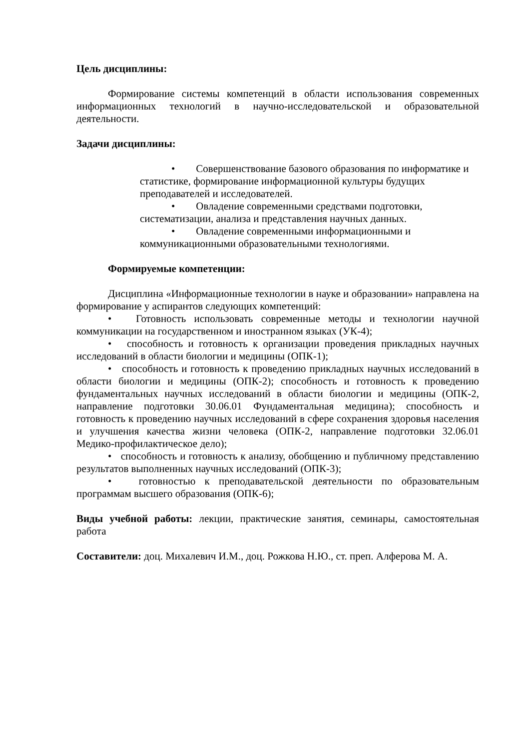Цель дисциплины:
Формирование системы компетенций в области использования современных информационных технологий в научно-исследовательской и образовательной деятельности.
Задачи дисциплины:
• Совершенствование базового образования по информатике и статистике, формирование информационной культуры будущих преподавателей и исследователей.
• Овладение современными средствами подготовки, систематизации, анализа и представления научных данных.
• Овладение современными информационными и коммуникационными образовательными технологиями.
Формируемые компетенции:
Дисциплина «Информационные технологии в науке и образовании» направлена на формирование у аспирантов следующих компетенций:
• Готовность использовать современные методы и технологии научной коммуникации на государственном и иностранном языках (УК-4);
• способность и готовность к организации проведения прикладных научных исследований в области биологии и медицины (ОПК-1);
• способность и готовность к проведению прикладных научных исследований в области биологии и медицины (ОПК-2); способность и готовность к проведению фундаментальных научных исследований в области биологии и медицины (ОПК-2, направление подготовки 30.06.01 Фундаментальная медицина); способность и готовность к проведению научных исследований в сфере сохранения здоровья населения и улучшения качества жизни человека (ОПК-2, направление подготовки 32.06.01 Медико-профилактическое дело);
• способность и готовность к анализу, обобщению и публичному представлению результатов выполненных научных исследований (ОПК-3);
• готовностью к преподавательской деятельности по образовательным программам высшего образования (ОПК-6);
Виды учебной работы: лекции, практические занятия, семинары, самостоятельная работа
Составители: доц. Михалевич И.М., доц. Рожкова Н.Ю., ст. преп. Алферова М. А.